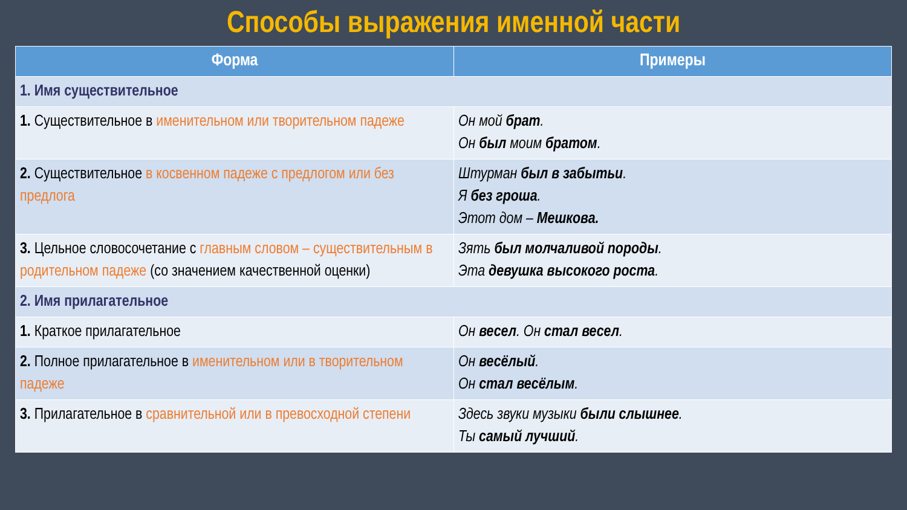Способы выражения именной части
| Форма | Примеры |
| --- | --- |
| 1. Имя существительное | |
| 1. Существительное в именительном или творительном падеже | Он мой брат . Он был моим братом . |
| 2. Существительное в косвенном падеже с предлогом или без предлога | Штурман был в забытьи . Я без гроша . Этот дом – Мешкова. |
| 3. Цельное словосочетание с главным словом – существительным в родительном падеже (со значением качественной оценки) | Зять был молчаливой породы . Эта девушка высокого роста . |
| 2. Имя прилагательное | |
| 1. Краткое прилагательное | Он весел . Он стал весел . |
| 2. Полное прилагательное в именительном или в творительном падеже | Он весёлый . Он стал весёлым . |
| 3. Прилагательное в сравнительной или в превосходной степени | Здесь звуки музыки были слышнее . Ты самый лучший . |